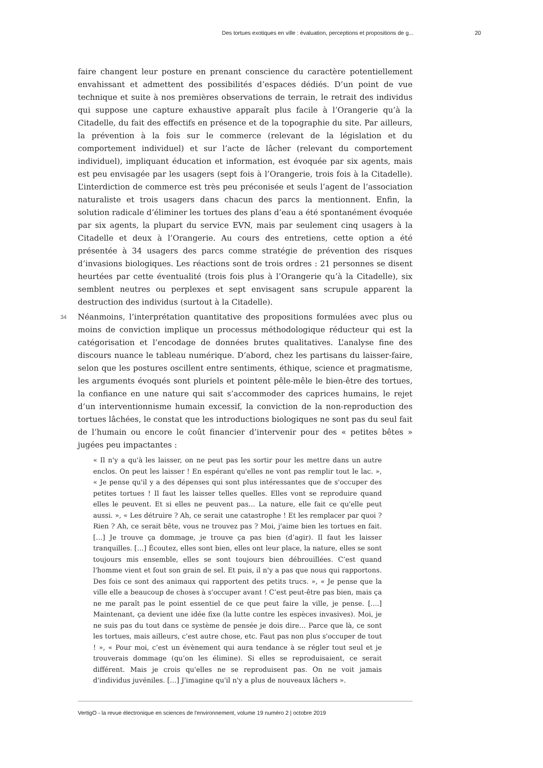Des tortues exotiques en ville : évaluation, perceptions et propositions de g... 20
faire changent leur posture en prenant conscience du caractère potentiellement envahissant et admettent des possibilités d’espaces dédiés. D’un point de vue technique et suite à nos premières observations de terrain, le retrait des individus qui suppose une capture exhaustive apparaît plus facile à l’Orangerie qu’à la Citadelle, du fait des effectifs en présence et de la topographie du site. Par ailleurs, la prévention à la fois sur le commerce (relevant de la législation et du comportement individuel) et sur l’acte de lâcher (relevant du comportement individuel), impliquant éducation et information, est évoquée par six agents, mais est peu envisagée par les usagers (sept fois à l’Orangerie, trois fois à la Citadelle). L’interdiction de commerce est très peu préconisée et seuls l’agent de l’association naturaliste et trois usagers dans chacun des parcs la mentionnent. Enfin, la solution radicale d’éliminer les tortues des plans d’eau a été spontanément évoquée par six agents, la plupart du service EVN, mais par seulement cinq usagers à la Citadelle et deux à l’Orangerie. Au cours des entretiens, cette option a été présentée à 34 usagers des parcs comme stratégie de prévention des risques d’invasions biologiques. Les réactions sont de trois ordres : 21 personnes se disent heurtées par cette éventualité (trois fois plus à l’Orangerie qu’à la Citadelle), six semblent neutres ou perplexes et sept envisagent sans scrupule apparent la destruction des individus (surtout à la Citadelle).
34 Néanmoins, l’interprétation quantitative des propositions formulées avec plus ou moins de conviction implique un processus méthodologique réducteur qui est la catégorisation et l’encodage de données brutes qualitatives. L’analyse fine des discours nuance le tableau numérique. D’abord, chez les partisans du laisser-faire, selon que les postures oscillent entre sentiments, éthique, science et pragmatisme, les arguments évoqués sont pluriels et pointent pêle-mêle le bien-être des tortues, la confiance en une nature qui sait s’accommoder des caprices humains, le rejet d’un interventionnisme humain excessif, la conviction de la non-reproduction des tortues lâchées, le constat que les introductions biologiques ne sont pas du seul fait de l’humain ou encore le coût financier d’intervenir pour des « petites bêtes » jugées peu impactantes :
« Il n'y a qu'à les laisser, on ne peut pas les sortir pour les mettre dans un autre enclos. On peut les laisser ! En espérant qu'elles ne vont pas remplir tout le lac. », « Je pense qu'il y a des dépenses qui sont plus intéressantes que de s'occuper des petites tortues ! Il faut les laisser telles quelles. Elles vont se reproduire quand elles le peuvent. Et si elles ne peuvent pas… La nature, elle fait ce qu'elle peut aussi. », « Les détruire ? Ah, ce serait une catastrophe ! Et les remplacer par quoi ? Rien ? Ah, ce serait bête, vous ne trouvez pas ? Moi, j'aime bien les tortues en fait. […] Je trouve ça dommage, je trouve ça pas bien (d’agir). Il faut les laisser tranquilles. […] Écoutez, elles sont bien, elles ont leur place, la nature, elles se sont toujours mis ensemble, elles se sont toujours bien débrouillées. C’est quand l'homme vient et fout son grain de sel. Et puis, il n'y a pas que nous qui rapportons. Des fois ce sont des animaux qui rapportent des petits trucs. », « Je pense que la ville elle a beaucoup de choses à s'occuper avant ! C’est peut-être pas bien, mais ça ne me paraît pas le point essentiel de ce que peut faire la ville, je pense. [....] Maintenant, ça devient une idée fixe (la lutte contre les espèces invasives). Moi, je ne suis pas du tout dans ce système de pensée je dois dire… Parce que là, ce sont les tortues, mais ailleurs, c’est autre chose, etc. Faut pas non plus s'occuper de tout ! », « Pour moi, c’est un évènement qui aura tendance à se régler tout seul et je trouverais dommage (qu’on les élimine). Si elles se reproduisaient, ce serait différent. Mais je crois qu'elles ne se reproduisent pas. On ne voit jamais d'individus juvéniles. […] J'imagine qu'il n'y a plus de nouveaux lâchers ».
VertigO - la revue électronique en sciences de l'environnement, volume 19 numéro 2 | octobre 2019